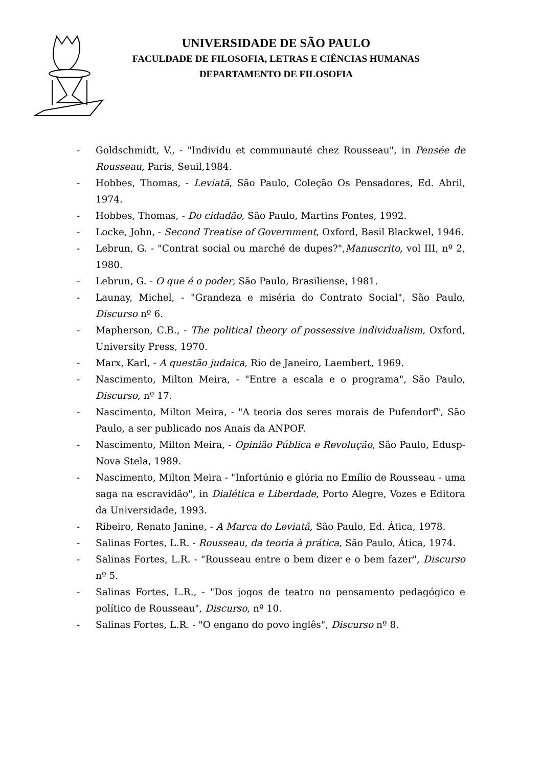UNIVERSIDADE DE SÃO PAULO
FACULDADE DE FILOSOFIA, LETRAS E CIÊNCIAS HUMANAS
DEPARTAMENTO DE FILOSOFIA
- Goldschmidt, V., - "Individu et communauté chez Rousseau", in Pensée de Rousseau, Paris, Seuil,1984.
- Hobbes, Thomas, - Leviatã, São Paulo, Coleção Os Pensadores, Ed. Abril, 1974.
- Hobbes, Thomas, - Do cidadão, São Paulo, Martins Fontes, 1992.
- Locke, John, - Second Treatise of Government, Oxford, Basil Blackwel, 1946.
- Lebrun, G. - "Contrat social ou marché de dupes?",Manuscrito, vol III, nº 2, 1980.
- Lebrun, G. - O que é o poder, São Paulo, Brasiliense, 1981.
- Launay, Michel, - "Grandeza e miséria do Contrato Social", São Paulo, Discurso nº 6.
- Mapherson, C.B., - The political theory of possessive individualism, Oxford, University Press, 1970.
- Marx, Karl, - A questão judaica, Rio de Janeiro, Laembert, 1969.
- Nascimento, Milton Meira, - "Entre a escala e o programa", São Paulo, Discurso, nº 17.
- Nascimento, Milton Meira, - "A teoria dos seres morais de Pufendorf", São Paulo, a ser publicado nos Anais da ANPOF.
- Nascimento, Milton Meira, - Opinião Pública e Revolução, São Paulo, Edusp-Nova Stela, 1989.
- Nascimento, Milton Meira - "Infortúnio e glória no Emílio de Rousseau - uma saga na escravidão", in Dialética e Liberdade, Porto Alegre, Vozes e Editora da Universidade, 1993.
- Ribeiro, Renato Janine, - A Marca do Leviatã, São Paulo, Ed. Ática, 1978.
- Salinas Fortes, L.R. - Rousseau, da teoria à prática, São Paulo, Ática, 1974.
- Salinas Fortes, L.R. - "Rousseau entre o bem dizer e o bem fazer", Discurso nº 5.
- Salinas Fortes, L.R., - "Dos jogos de teatro no pensamento pedagógico e político de Rousseau", Discurso, nº 10.
- Salinas Fortes, L.R. - "O engano do povo inglês", Discurso nº 8.